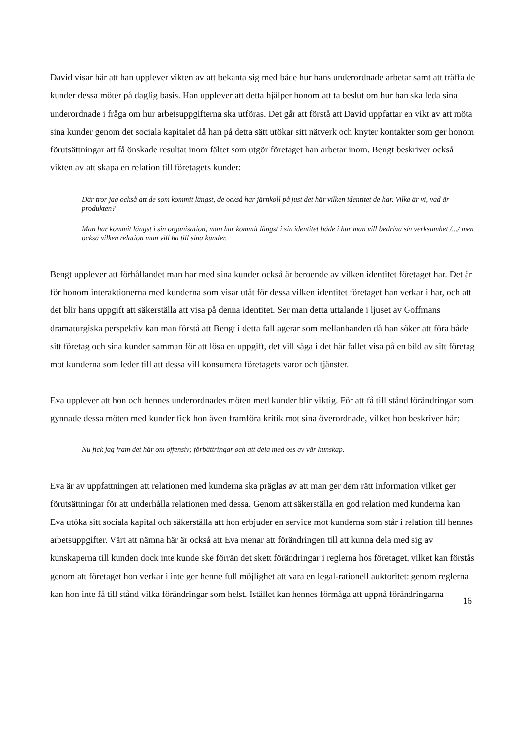David visar här att han upplever vikten av att bekanta sig med både hur hans underordnade arbetar samt att träffa de kunder dessa möter på daglig basis. Han upplever att detta hjälper honom att ta beslut om hur han ska leda sina underordnade i fråga om hur arbetsuppgifterna ska utföras. Det går att förstå att David uppfattar en vikt av att möta sina kunder genom det sociala kapitalet då han på detta sätt utökar sitt nätverk och knyter kontakter som ger honom förutsättningar att få önskade resultat inom fältet som utgör företaget han arbetar inom. Bengt beskriver också vikten av att skapa en relation till företagets kunder:
Där tror jag också att de som kommit längst, de också har järnkoll på just det här vilken identitet de har. Vilka är vi, vad är produkten?
Man har kommit längst i sin organisation, man har kommit längst i sin identitet både i hur man vill bedriva sin verksamhet /.../ men också vilken relation man vill ha till sina kunder.
Bengt upplever att förhållandet man har med sina kunder också är beroende av vilken identitet företaget har. Det är för honom interaktionerna med kunderna som visar utåt för dessa vilken identitet företaget han verkar i har, och att det blir hans uppgift att säkerställa att visa på denna identitet. Ser man detta uttalande i ljuset av Goffmans dramaturgiska perspektiv kan man förstå att Bengt i detta fall agerar som mellanhanden då han söker att föra både sitt företag och sina kunder samman för att lösa en uppgift, det vill säga i det här fallet visa på en bild av sitt företag mot kunderna som leder till att dessa vill konsumera företagets varor och tjänster.
Eva upplever att hon och hennes underordnades möten med kunder blir viktig. För att få till stånd förändringar som gynnade dessa möten med kunder fick hon även framföra kritik mot sina överordnade, vilket hon beskriver här:
Nu fick jag fram det här om offensiv; förbättringar och att dela med oss av vår kunskap.
Eva är av uppfattningen att relationen med kunderna ska präglas av att man ger dem rätt information vilket ger förutsättningar för att underhålla relationen med dessa. Genom att säkerställa en god relation med kunderna kan Eva utöka sitt sociala kapital och säkerställa att hon erbjuder en service mot kunderna som står i relation till hennes arbetsuppgifter. Värt att nämna här är också att Eva menar att förändringen till att kunna dela med sig av kunskaperna till kunden dock inte kunde ske förrän det skett förändringar i reglerna hos företaget, vilket kan förstås genom att företaget hon verkar i inte ger henne full möjlighet att vara en legal-rationell auktoritet: genom reglerna kan hon inte få till stånd vilka förändringar som helst. Istället kan hennes förmåga att uppnå förändringarna
16